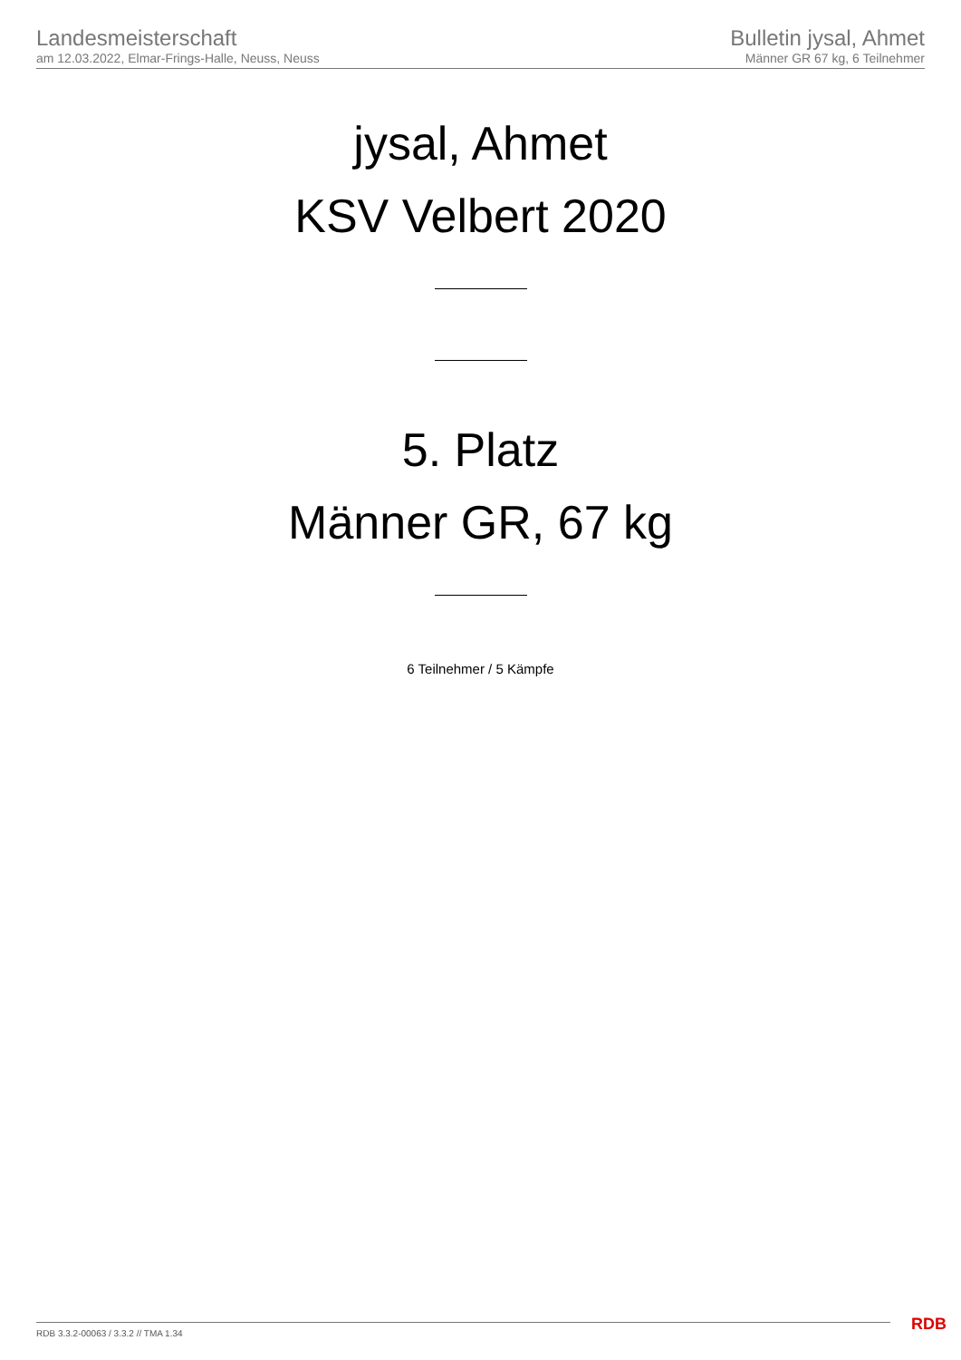Landesmeisterschaft
am 12.03.2022, Elmar-Frings-Halle, Neuss, Neuss
Bulletin jysal, Ahmet
Männer GR 67 kg, 6 Teilnehmer
jysal, Ahmet
KSV Velbert 2020
5. Platz
Männer GR, 67 kg
6 Teilnehmer / 5 Kämpfe
RDB 3.3.2-00063 / 3.3.2 // TMA 1.34
RDB